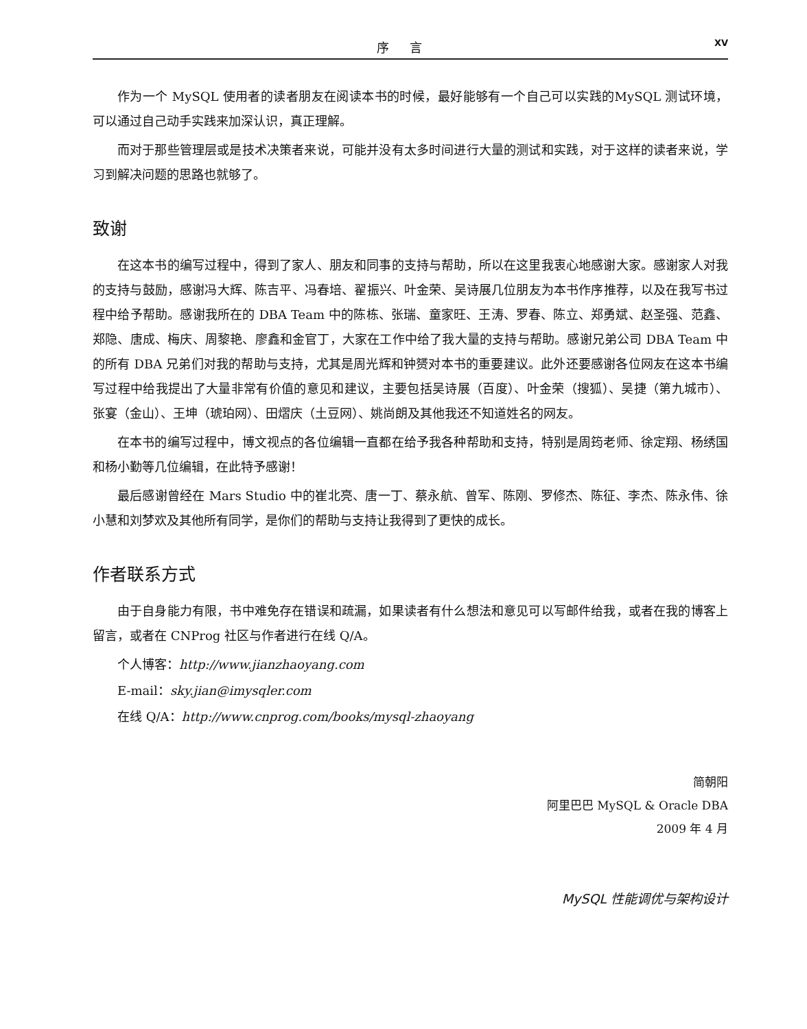序 言 XV
作为一个 MySQL 使用者的读者朋友在阅读本书的时候，最好能够有一个自己可以实践的MySQL 测试环境，可以通过自己动手实践来加深认识，真正理解。
而对于那些管理层或是技术决策者来说，可能并没有太多时间进行大量的测试和实践，对于这样的读者来说，学习到解决问题的思路也就够了。
致谢
在这本书的编写过程中，得到了家人、朋友和同事的支持与帮助，所以在这里我衷心地感谢大家。感谢家人对我的支持与鼓励，感谢冯大辉、陈吉平、冯春培、翟振兴、叶金荣、吴诗展几位朋友为本书作序推荐，以及在我写书过程中给予帮助。感谢我所在的 DBA Team 中的陈栋、张瑞、童家旺、王涛、罗春、陈立、郑勇斌、赵圣强、范鑫、郑隐、唐成、梅庆、周黎艳、廖鑫和金官丁，大家在工作中给了我大量的支持与帮助。感谢兄弟公司 DBA Team 中的所有 DBA 兄弟们对我的帮助与支持，尤其是周光辉和钟赟对本书的重要建议。此外还要感谢各位网友在这本书编写过程中给我提出了大量非常有价值的意见和建议，主要包括吴诗展（百度）、叶金荣（搜狐）、吴捷（第九城市）、张宴（金山）、王坤（琥珀网）、田熠庆（土豆网）、姚尚朗及其他我还不知道姓名的网友。
在本书的编写过程中，博文视点的各位编辑一直都在给予我各种帮助和支持，特别是周筠老师、徐定翔、杨绣国和杨小勤等几位编辑，在此特予感谢！
最后感谢曾经在 Mars Studio 中的崔北亮、唐一丁、蔡永航、曾军、陈刚、罗修杰、陈征、李杰、陈永伟、徐小慧和刘梦欢及其他所有同学，是你们的帮助与支持让我得到了更快的成长。
作者联系方式
由于自身能力有限，书中难免存在错误和疏漏，如果读者有什么想法和意见可以写邮件给我，或者在我的博客上留言，或者在 CNProg 社区与作者进行在线 Q/A。
个人博客：http://www.jianzhaoyang.com
E-mail：sky.jian@imysqler.com
在线 Q/A：http://www.cnprog.com/books/mysql-zhaoyang
简朝阳
阿里巴巴 MySQL & Oracle DBA
2009 年 4 月
MySQL 性能调优与架构设计